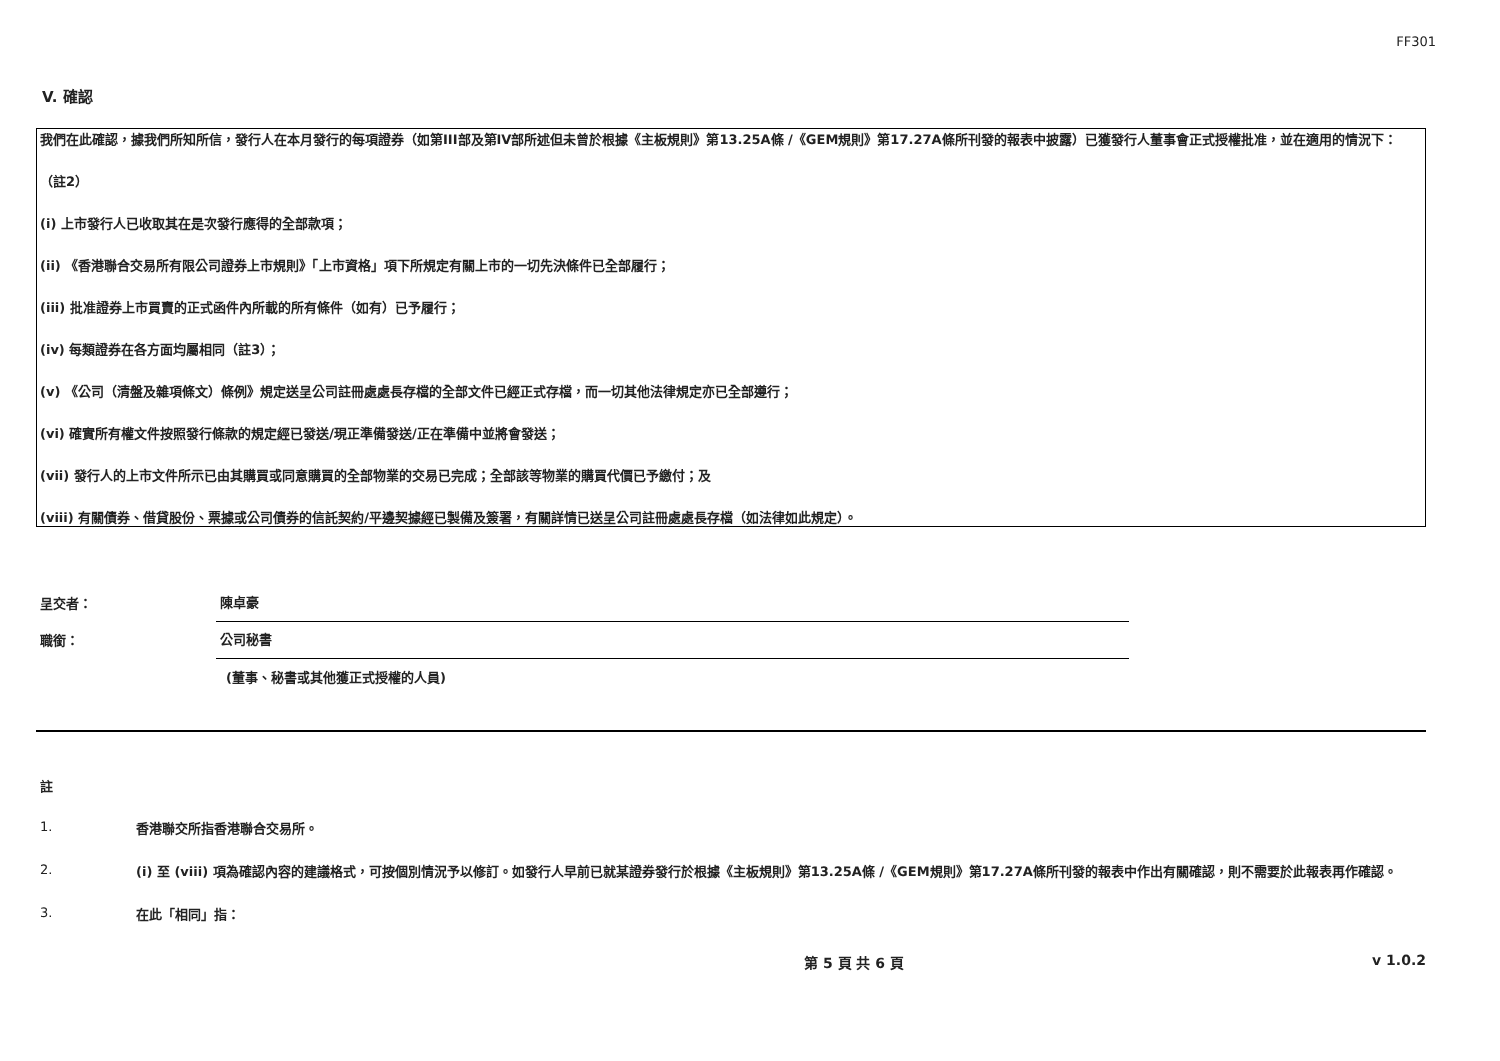FF301
V. 確認
我們在此確認，據我們所知所信，發行人在本月發行的每項證券（如第III部及第IV部所述但未曾於根據《主板規則》第13.25A條 /《GEM規則》第17.27A條所刊發的報表中披露）已獲發行人董事會正式授權批准，並在適用的情況下：
（註2）
(i) 上市發行人已收取其在是次發行應得的全部款項；
(ii) 《香港聯合交易所有限公司證券上市規則》「上市資格」項下所規定有關上市的一切先決條件已全部履行；
(iii) 批准證券上市買賣的正式函件內所載的所有條件（如有）已予履行；
(iv) 每類證券在各方面均屬相同（註3）；
(v) 《公司（清盤及雜項條文）條例》規定送呈公司註冊處處長存檔的全部文件已經正式存檔，而一切其他法律規定亦已全部遵行；
(vi) 確實所有權文件按照發行條款的規定經已發送/現正準備發送/正在準備中並將會發送；
(vii) 發行人的上市文件所示已由其購買或同意購買的全部物業的交易已完成；全部該等物業的購買代價已予繳付；及
(viii) 有關債券、借貸股份、票據或公司債券的信託契約/平邊契據經已製備及簽署，有關詳情已送呈公司註冊處處長存檔（如法律如此規定）。
呈交者：
陳卓豪
職銜：
公司秘書
(董事、秘書或其他獲正式授權的人員)
註
1.
香港聯交所指香港聯合交易所。
2.
(i) 至 (viii) 項為確認內容的建議格式，可按個別情況予以修訂。如發行人早前已就某證券發行於根據《主板規則》第13.25A條 /《GEM規則》第17.27A條所刊發的報表中作出有關確認，則不需要於此報表再作確認。
3.
在此「相同」指：
第 5 頁 共 6 頁 v 1.0.2